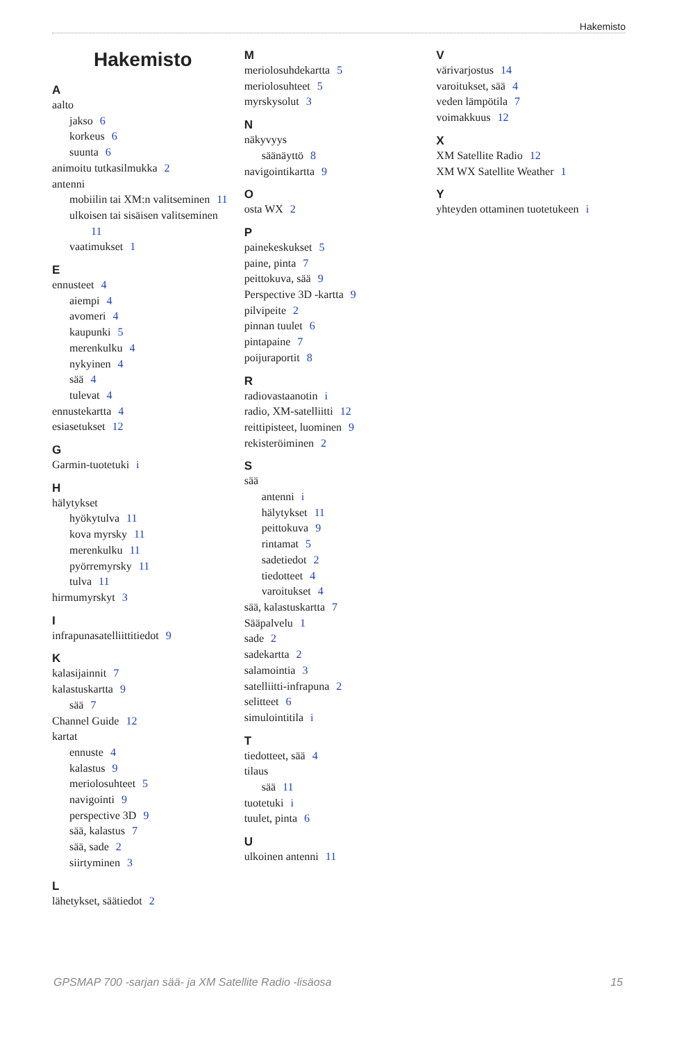Hakemisto
Hakemisto
A
aalto
jakso 6
korkeus 6
suunta 6
animoitu tutkasilmukka 2
antenni
mobiilin tai XM:n valitseminen 11
ulkoisen tai sisäisen valitseminen
11
vaatimukset 1
E
ennusteet 4
aiempi 4
avomeri 4
kaupunki 5
merenkulku 4
nykyinen 4
sää 4
tulevat 4
ennustekartta 4
esiasetukset 12
G
Garmin-tuotetuki i
H
hälytykset
hyökytulva 11
kova myrsky 11
merenkulku 11
pyörremyrsky 11
tulva 11
hirmumyrskyt 3
I
infrapunasatelliittitiedot 9
K
kalasijainnit 7
kalastuskartta 9
sää 7
Channel Guide 12
kartat
ennuste 4
kalastus 9
meriolosuhteet 5
navigointi 9
perspective 3D 9
sää, kalastus 7
sää, sade 2
siirtyminen 3
L
lähetykset, säätiedot 2
M
meriolosuhdekartta 5
meriolosuhteet 5
myrskysolut 3
N
näkyvyys
säänäyttö 8
navigointikartta 9
O
osta WX 2
P
painekeskukset 5
paine, pinta 7
peittokuva, sää 9
Perspective 3D -kartta 9
pilvipeite 2
pinnan tuulet 6
pintapaine 7
poijuraportit 8
R
radiovastaanotin i
radio, XM-satelliitti 12
reittipisteet, luominen 9
rekisteröiminen 2
S
sää
antenni i
hälytykset 11
peittokuva 9
rintamat 5
sadetiedot 2
tiedotteet 4
varoitukset 4
sää, kalastuskartta 7
Sääpalvelu 1
sade 2
sadekartta 2
salamointia 3
satelliitti-infrapuna 2
selitteet 6
simulointitila i
T
tiedotteet, sää 4
tilaus
sää 11
tuotetuki i
tuulet, pinta 6
U
ulkoinen antenni 11
V
värivarjostus 14
varoitukset, sää 4
veden lämpötila 7
voimakkuus 12
X
XM Satellite Radio 12
XM WX Satellite Weather 1
Y
yhteyden ottaminen tuotetukeen i
GPSMAP 700 -sarjan sää- ja XM Satellite Radio -lisäosa 15